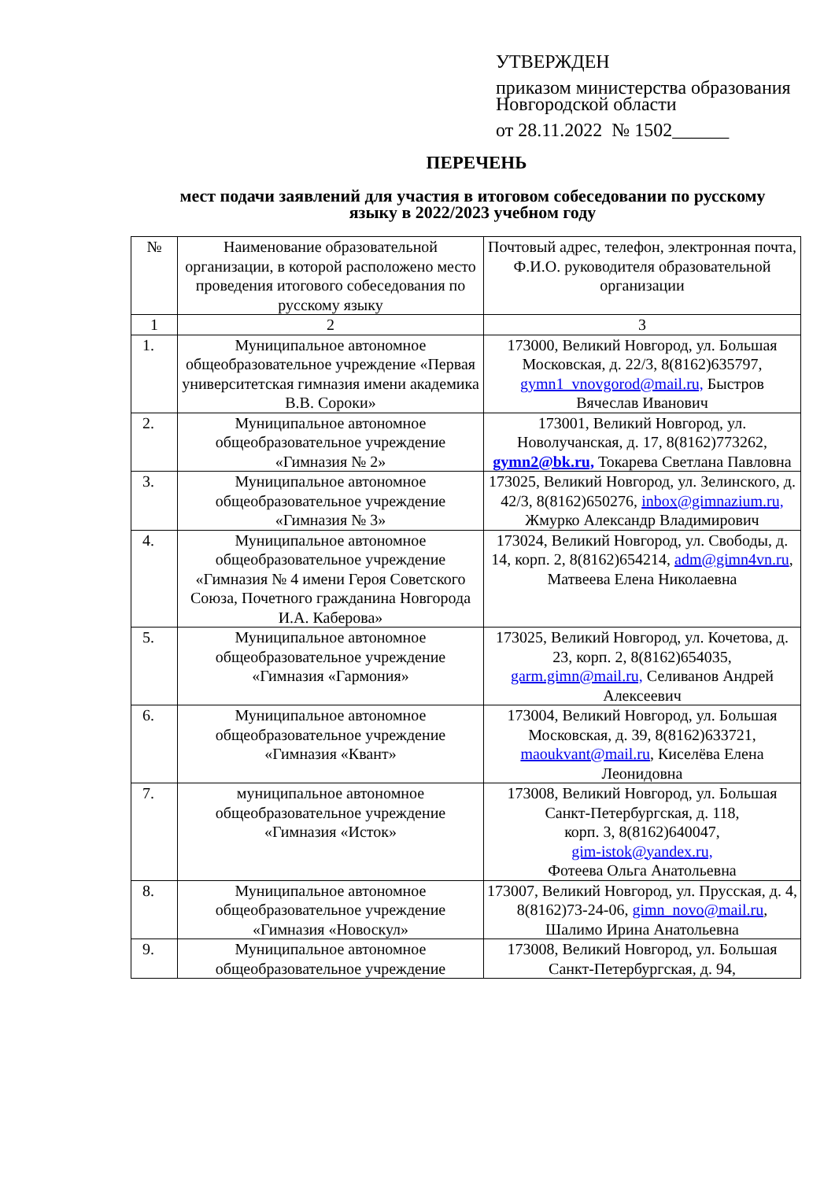УТВЕРЖДЕН
приказом министерства образования Новгородской области
от 28.11.2022 № 1502______
ПЕРЕЧЕНЬ
мест подачи заявлений для участия в итоговом собеседовании по русскому языку в 2022/2023 учебном году
| № | Наименование образовательной организации, в которой расположено место проведения итогового собеседования по русскому языку | Почтовый адрес, телефон, электронная почта, Ф.И.О. руководителя образовательной организации |
| --- | --- | --- |
| 1 | 2 | 3 |
| 1. | Муниципальное автономное общеобразовательное учреждение «Первая университетская гимназия имени академика В.В. Сороки» | 173000, Великий Новгород, ул. Большая Московская, д. 22/3, 8(8162)635797, gymn1_vnovgorod@mail.ru, Быстров Вячеслав Иванович |
| 2. | Муниципальное автономное общеобразовательное учреждение «Гимназия № 2» | 173001, Великий Новгород, ул. Новолучанская, д. 17, 8(8162)773262, gymn2@bk.ru, Токарева Светлана Павловна |
| 3. | Муниципальное автономное общеобразовательное учреждение «Гимназия № 3» | 173025, Великий Новгород, ул. Зелинского, д. 42/3, 8(8162)650276, inbox@gimnazium.ru, Жмурко Александр Владимирович |
| 4. | Муниципальное автономное общеобразовательное учреждение «Гимназия № 4 имени Героя Советского Союза, Почетного гражданина Новгорода И.А. Каберова» | 173024, Великий Новгород, ул. Свободы, д. 14, корп. 2, 8(8162)654214, adm@gimn4vn.ru , Матвеева Елена Николаевна |
| 5. | Муниципальное автономное общеобразовательное учреждение «Гимназия «Гармония» | 173025, Великий Новгород, ул. Кочетова, д. 23, корп. 2, 8(8162)654035, garm.gimn@mail.ru, Селиванов Андрей Алексеевич |
| 6. | Муниципальное автономное общеобразовательное учреждение «Гимназия «Квант» | 173004, Великий Новгород, ул. Большая Московская, д. 39, 8(8162)633721, maoukvant@mail.ru , Киселёва Елена Леонидовна |
| 7. | муниципальное автономное общеобразовательное учреждение «Гимназия «Исток» | 173008, Великий Новгород, ул. Большая Санкт-Петербургская, д. 118, корп. 3, 8(8162)640047, gim-istok@yandex.ru, Фотеева Ольга Анатольевна |
| 8. | Муниципальное автономное общеобразовательное учреждение «Гимназия «Новоскул» | 173007, Великий Новгород, ул. Прусская, д. 4, 8(8162)73-24-06, gimn_novo@mail.ru , Шалимо Ирина Анатольевна |
| 9. | Муниципальное автономное общеобразовательное учреждение | 173008, Великий Новгород, ул. Большая Санкт-Петербургская, д. 94, |